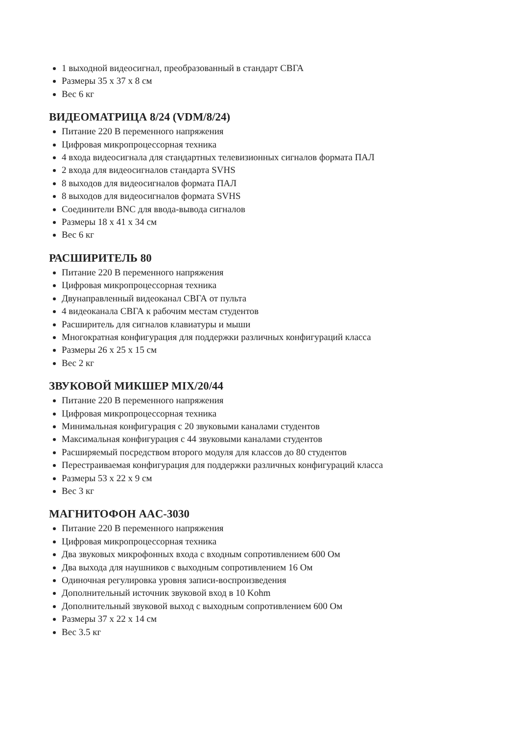1 выходной видеосигнал, преобразованный в стандарт СВГА
Размеры 35 x 37 x 8 см
Вес 6 кг
ВИДЕОМАТРИЦА 8/24 (VDM/8/24)
Питание 220 В переменного напряжения
Цифровая микропроцессорная техника
4 входа видеосигнала для стандартных телевизионных сигналов формата ПАЛ
2 входа для видеосигналов стандарта SVHS
8 выходов для видеосигналов формата ПАЛ
8 выходов для видеосигналов формата SVHS
Соединители BNC для ввода-вывода сигналов
Размеры 18 x 41 x 34 см
Вес 6 кг
РАСШИРИТЕЛЬ 80
Питание 220 В переменного напряжения
Цифровая микропроцессорная техника
Двунаправленный видеоканал СВГА от пульта
4 видеоканала СВГА к рабочим местам студентов
Расширитель для сигналов клавиатуры и мыши
Многократная конфигурация для поддержки различных конфигураций класса
Размеры 26 x 25 x 15 см
Вес 2 кг
ЗВУКОВОЙ МИКШЕР MIX/20/44
Питание 220 В переменного напряжения
Цифровая микропроцессорная техника
Минимальная конфигурация с 20 звуковыми каналами студентов
Максимальная конфигурация с 44 звуковыми каналами студентов
Расширяемый посредством второго модуля для классов до 80 студентов
Перестраиваемая конфигурация для поддержки различных конфигураций класса
Размеры 53 x 22 x 9 см
Вес 3 кг
МАГНИТОФОН AAC-3030
Питание 220 В переменного напряжения
Цифровая микропроцессорная техника
Два звуковых микрофонных входа с входным сопротивлением 600 Ом
Два выхода для наушников с выходным сопротивлением 16 Ом
Одиночная регулировка уровня записи-воспроизведения
Дополнительный источник звуковой вход в 10 Kohm
Дополнительный звуковой выход с выходным сопротивлением 600 Ом
Размеры 37 x 22 x 14 см
Вес 3.5 кг